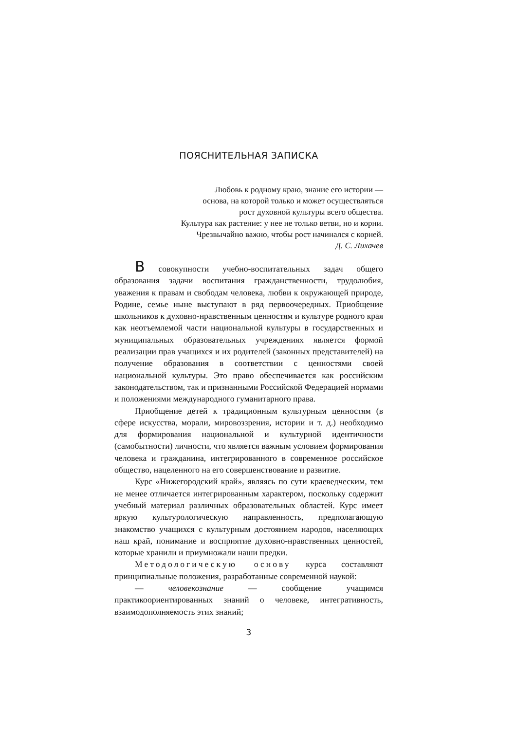ПОЯСНИТЕЛЬНАЯ ЗАПИСКА
Любовь к родному краю, знание его истории —
основа, на которой только и может осуществляться
рост духовной культуры всего общества.
Культура как растение: у нее не только ветви, но и корни.
Чрезвычайно важно, чтобы рост начинался с корней.
Д. С. Лихачев
В совокупности учебно-воспитательных задач общего образования задачи воспитания гражданственности, трудолюбия, уважения к правам и свободам человека, любви к окружающей природе, Родине, семье ныне выступают в ряд первоочередных. Приобщение школьников к духовно-нравственным ценностям и культуре родного края как неотъемлемой части национальной культуры в государственных и муниципальных образовательных учреждениях является формой реализации прав учащихся и их родителей (законных представителей) на получение образования в соответствии с ценностями своей национальной культуры. Это право обеспечивается как российским законодательством, так и признанными Российской Федерацией нормами и положениями международного гуманитарного права.
Приобщение детей к традиционным культурным ценностям (в сфере искусства, морали, мировоззрения, истории и т. д.) необходимо для формирования национальной и культурной идентичности (самобытности) личности, что является важным условием формирования человека и гражданина, интегрированного в современное российское общество, нацеленного на его совершенствование и развитие.
Курс «Нижегородский край», являясь по сути краеведческим, тем не менее отличается интегрированным характером, поскольку содержит учебный материал различных образовательных областей. Курс имеет яркую культурологическую направленность, предполагающую знакомство учащихся с культурным достоянием народов, населяющих наш край, понимание и восприятие духовно-нравственных ценностей, которые хранили и приумножали наши предки.
Методологическую основу курса составляют принципиальные положения, разработанные современной наукой:
— человекознание — сообщение учащимся практикоориентированных знаний о человеке, интегративность, взаимодополняемость этих знаний;
3